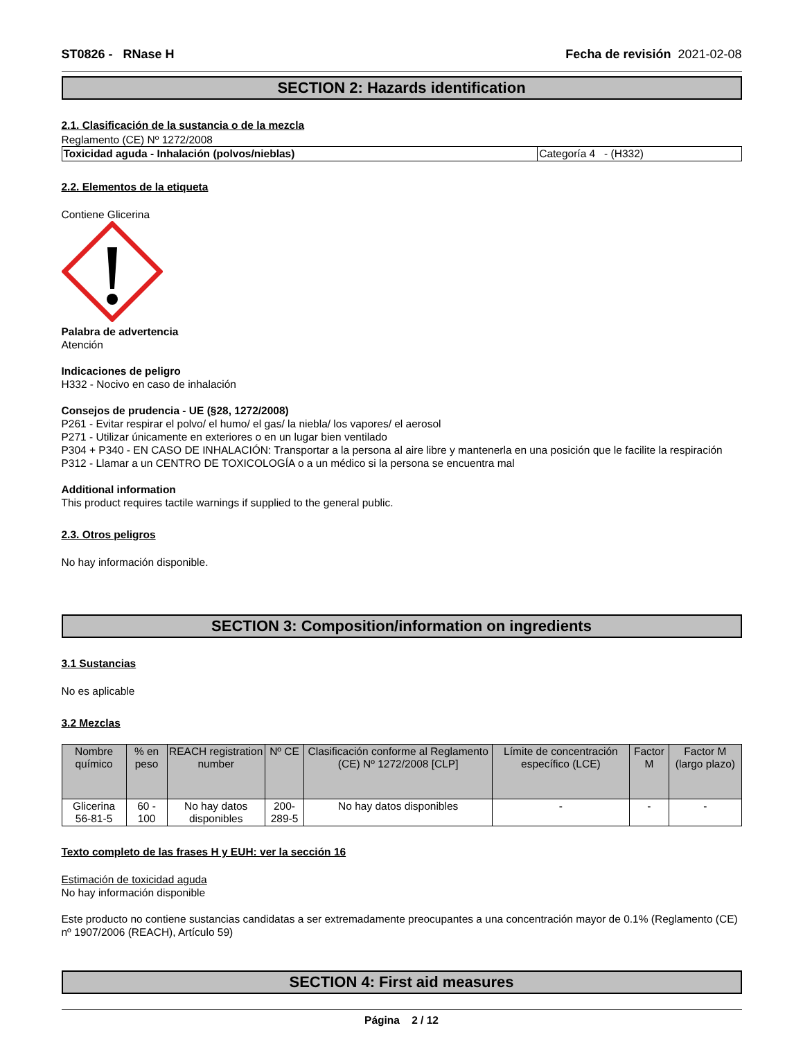ST0826 - RNase H Fecha de revisión 2021-02-08
SECTION 2: Hazards identification
2.1. Clasificación de la sustancia o de la mezcla
Reglamento (CE) Nº 1272/2008
| Toxicidad aguda - Inhalación (polvos/nieblas) | Categoría 4 - (H332) |
2.2. Elementos de la etiqueta
Contiene Glicerina
Palabra de advertencia
Atención
Indicaciones de peligro
H332 - Nocivo en caso de inhalación
Consejos de prudencia - UE (§28, 1272/2008)
P261 - Evitar respirar el polvo/ el humo/ el gas/ la niebla/ los vapores/ el aerosol
P271 - Utilizar únicamente en exteriores o en un lugar bien ventilado
P304 + P340 - EN CASO DE INHALACIÓN: Transportar a la persona al aire libre y mantenerla en una posición que le facilite la respiración
P312 - Llamar a un CENTRO DE TOXICOLOGÍA o a un médico si la persona se encuentra mal
Additional information
This product requires tactile warnings if supplied to the general public.
2.3. Otros peligros
No hay información disponible.
SECTION 3: Composition/information on ingredients
3.1 Sustancias
No es aplicable
3.2 Mezclas
| Nombre químico | % en peso | REACH registration number | Nº CE | Clasificación conforme al Reglamento (CE) Nº 1272/2008 [CLP] | Límite de concentración específico (LCE) | Factor M | Factor M (largo plazo) |
| --- | --- | --- | --- | --- | --- | --- | --- |
| Glicerina 56-81-5 | 60 - 100 | No hay datos disponibles | 200-289-5 | No hay datos disponibles | - | - | - |
Texto completo de las frases H y EUH: ver la sección 16
Estimación de toxicidad aguda
No hay información disponible
Este producto no contiene sustancias candidatas a ser extremadamente preocupantes a una concentración mayor de 0.1% (Reglamento (CE) nº 1907/2006 (REACH), Artículo 59)
SECTION 4: First aid measures
Página 2 / 12